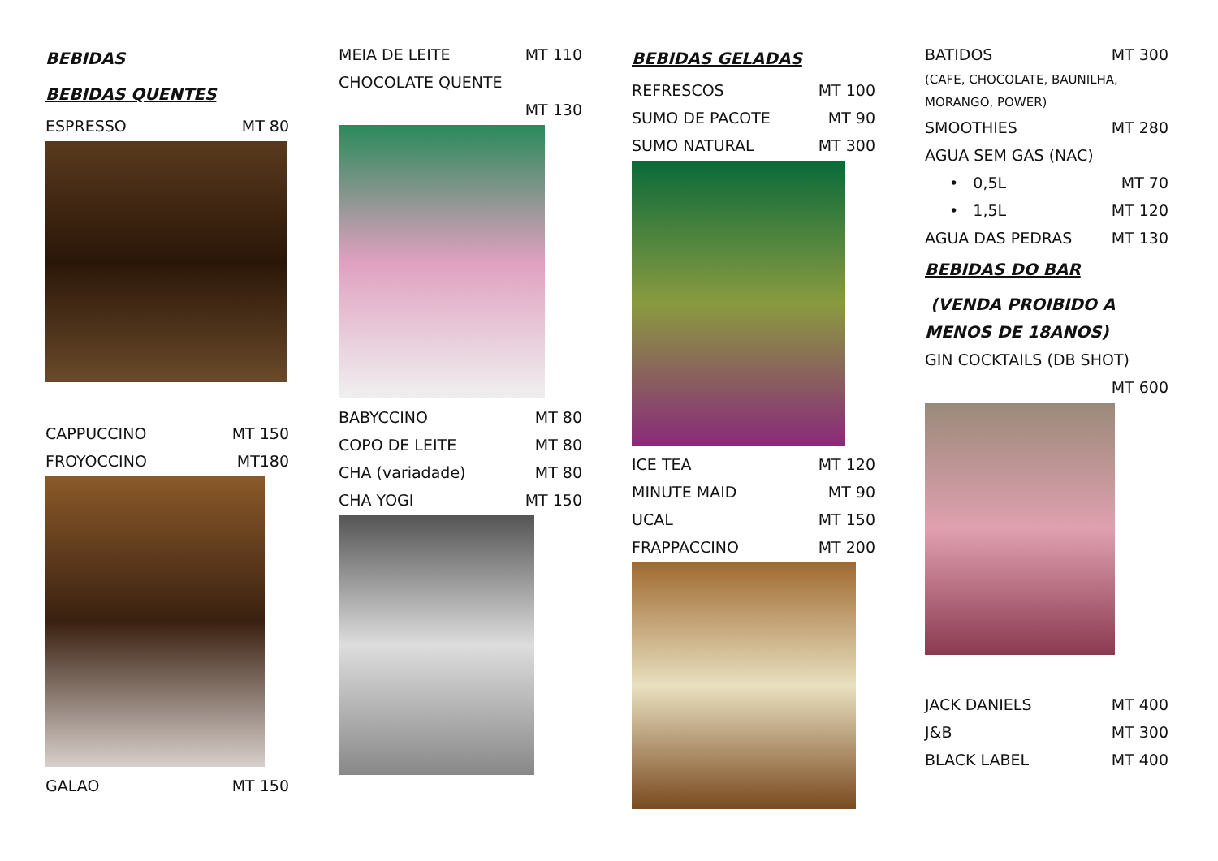BEBIDAS
BEBIDAS QUENTES
ESPRESSO MT 80
CAPPUCCINO MT 150
FROYOCCINO MT180
GALAO MT 150
MEIA DE LEITE MT 110
CHOCOLATE QUENTE
MT 130
BABYCCINO MT 80
COPO DE LEITE MT 80
CHA (variadade) MT 80
CHA YOGI MT 150
BEBIDAS GELADAS
REFRESCOS MT 100
SUMO DE PACOTE MT 90
SUMO NATURAL MT 300
ICE TEA MT 120
MINUTE MAID MT 90
UCAL MT 150
FRAPPACCINO MT 200
BATIDOS MT 300
(CAFE, CHOCOLATE, BAUNILHA,
MORANGO, POWER)
SMOOTHIES MT 280
AGUA SEM GAS (NAC)
• 0,5L MT 70
• 1,5L MT 120
AGUA DAS PEDRAS MT 130
BEBIDAS DO BAR
(VENDA PROIBIDO A
MENOS DE 18ANOS)
GIN COCKTAILS (DB SHOT)
MT 600
JACK DANIELS MT 400
J&B MT 300
BLACK LABEL MT 400